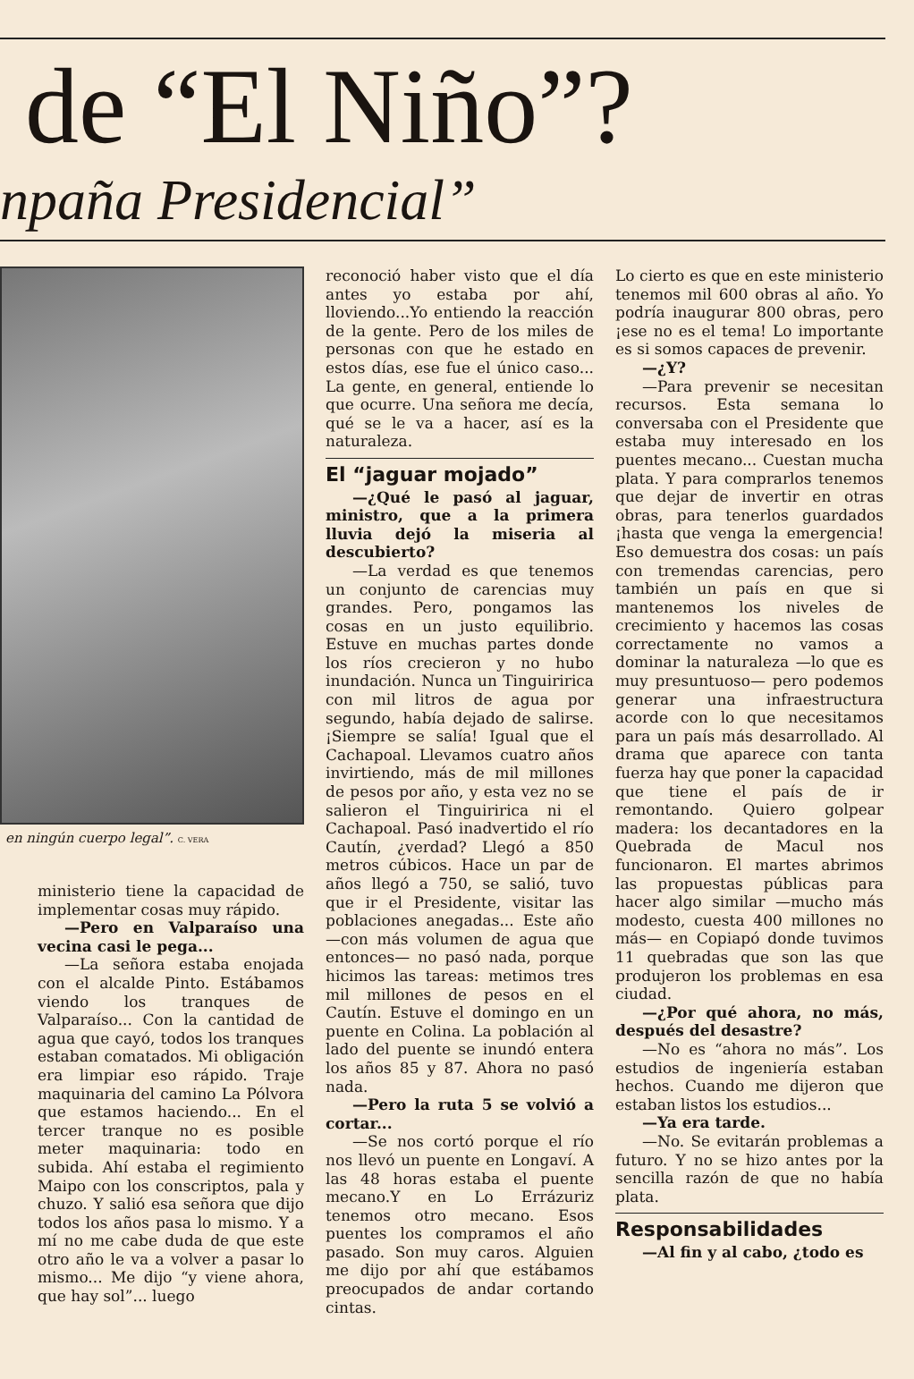de “El Niño”?
npaña Presidencial”
en ningún cuerpo legal”. C. VERA
ministerio tiene la capacidad de implementar cosas muy rápido.
—Pero en Valparaíso una vecina casi le pega...
—La señora estaba enojada con el alcalde Pinto. Estábamos viendo los tranques de Valparaíso... Con la cantidad de agua que cayó, todos los tranques estaban comatados. Mi obligación era limpiar eso rápido. Traje maquinaria del camino La Pólvora que estamos haciendo... En el tercer tranque no es posible meter maquinaria: todo en subida. Ahí estaba el regimiento Maipo con los conscriptos, pala y chuzo. Y salió esa señora que dijo todos los años pasa lo mismo. Y a mí no me cabe duda de que este otro año le va a volver a pasar lo mismo... Me dijo “y viene ahora, que hay sol”... luego
reconoció haber visto que el día antes yo estaba por ahí, lloviendo...Yo entiendo la reacción de la gente. Pero de los miles de personas con que he estado en estos días, ese fue el único caso... La gente, en general, entiende lo que ocurre. Una señora me decía, qué se le va a hacer, así es la naturaleza.
El “jaguar mojado”
—¿Qué le pasó al jaguar, ministro, que a la primera lluvia dejó la miseria al descubierto?
—La verdad es que tenemos un conjunto de carencias muy grandes. Pero, pongamos las cosas en un justo equilibrio. Estuve en muchas partes donde los ríos crecieron y no hubo inundación. Nunca un Tinguiririca con mil litros de agua por segundo, había dejado de salirse. ¡Siempre se salía! Igual que el Cachapoal. Llevamos cuatro años invirtiendo, más de mil millones de pesos por año, y esta vez no se salieron el Tinguiririca ni el Cachapoal. Pasó inadvertido el río Cautín, ¿verdad? Llegó a 850 metros cúbicos. Hace un par de años llegó a 750, se salió, tuvo que ir el Presidente, visitar las poblaciones anegadas... Este año —con más volumen de agua que entonces— no pasó nada, porque hicimos las tareas: metimos tres mil millones de pesos en el Cautín. Estuve el domingo en un puente en Colina. La población al lado del puente se inundó entera los años 85 y 87. Ahora no pasó nada.
—Pero la ruta 5 se volvió a cortar...
—Se nos cortó porque el río nos llevó un puente en Longaví. A las 48 horas estaba el puente mecano.Y en Lo Errázuriz tenemos otro mecano. Esos puentes los compramos el año pasado. Son muy caros. Alguien me dijo por ahí que estábamos preocupados de andar cortando cintas.
Lo cierto es que en este ministerio tenemos mil 600 obras al año. Yo podría inaugurar 800 obras, pero ¡ese no es el tema! Lo importante es si somos capaces de prevenir.
—¿Y?
—Para prevenir se necesitan recursos. Esta semana lo conversaba con el Presidente que estaba muy interesado en los puentes mecano... Cuestan mucha plata. Y para comprarlos tenemos que dejar de invertir en otras obras, para tenerlos guardados ¡hasta que venga la emergencia! Eso demuestra dos cosas: un país con tremendas carencias, pero también un país en que si mantenemos los niveles de crecimiento y hacemos las cosas correctamente no vamos a dominar la naturaleza —lo que es muy presuntuoso— pero podemos generar una infraestructura acorde con lo que necesitamos para un país más desarrollado. Al drama que aparece con tanta fuerza hay que poner la capacidad que tiene el país de ir remontando. Quiero golpear madera: los decantadores en la Quebrada de Macul nos funcionaron. El martes abrimos las propuestas públicas para hacer algo similar —mucho más modesto, cuesta 400 millones no más— en Copiapó donde tuvimos 11 quebradas que son las que produjeron los problemas en esa ciudad.
—¿Por qué ahora, no más, después del desastre?
—No es “ahora no más”. Los estudios de ingeniería estaban hechos. Cuando me dijeron que estaban listos los estudios...
—Ya era tarde.
—No. Se evitarán problemas a futuro. Y no se hizo antes por la sencilla razón de que no había plata.
Responsabilidades
—Al fin y al cabo, ¿todo es